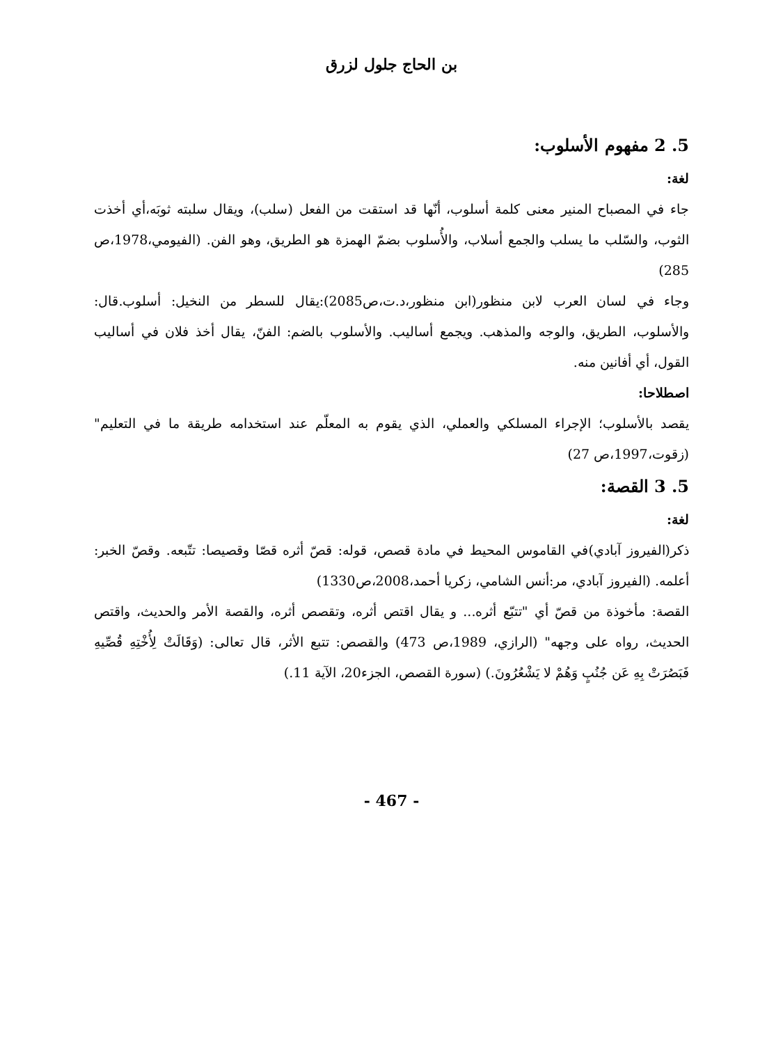بن الحاج جلول لزرق
5. 2 مفهوم الأسلوب:
لغة:
جاء في المصباح المنير معنى كلمة أسلوب، أنّها قد استقت من الفعل (سلب)، ويقال سلبته ثوبَه،أي أخذت الثوب، والسّلب ما يسلب والجمع أسلاب، والأُسلوب بضمّ الهمزة هو الطريق، وهو الفن. (الفيومي،1978،ص 285)
وجاء في لسان العرب لابن منظور(ابن منظور،د.ت،ص2085):يقال للسطر من النخيل: أسلوب.قال: والأسلوب، الطريق، والوجه والمذهب. ويجمع أساليب. والأسلوب بالضم: الفنّ، يقال أخذ فلان في أساليب القول، أي أفانين منه.
اصطلاحا:
يقصد بالأسلوب؛ الإجراء المسلكي والعملي، الذي يقوم به المعلّم عند استخدامه طريقة ما في التعليم"(زقوت،1997،ص 27)
5. 3 القصة:
لغة:
ذكر(الفيروز آبادي)في القاموس المحيط في مادة قصص، قوله: قصّ أثره قصّا وقصيصا: تتّبعه. وقصّ الخبر: أعلمه. (الفيروز آبادي، مر:أنس الشامي، زكريا أحمد،2008،ص1330)
القصة: مأخوذة من قصّ أي "تتبّع أثره... و يقال اقتص أثره، وتقصص أثره، والقصة الأمر والحديث، واقتص الحديث، رواه على وجهه" (الرازي، 1989،ص 473) والقصص: تتبع الأثر، قال تعالى: (وَقَالَتْ لِأُخْتِهِ قُصِّيهِ فَبَصُرَتْ بِهِ عَن جُنُبٍ وَهُمْ لا يَشْعُرُونَ.) (سورة القصص، الجزء20، الآية 11.)
- 467 -